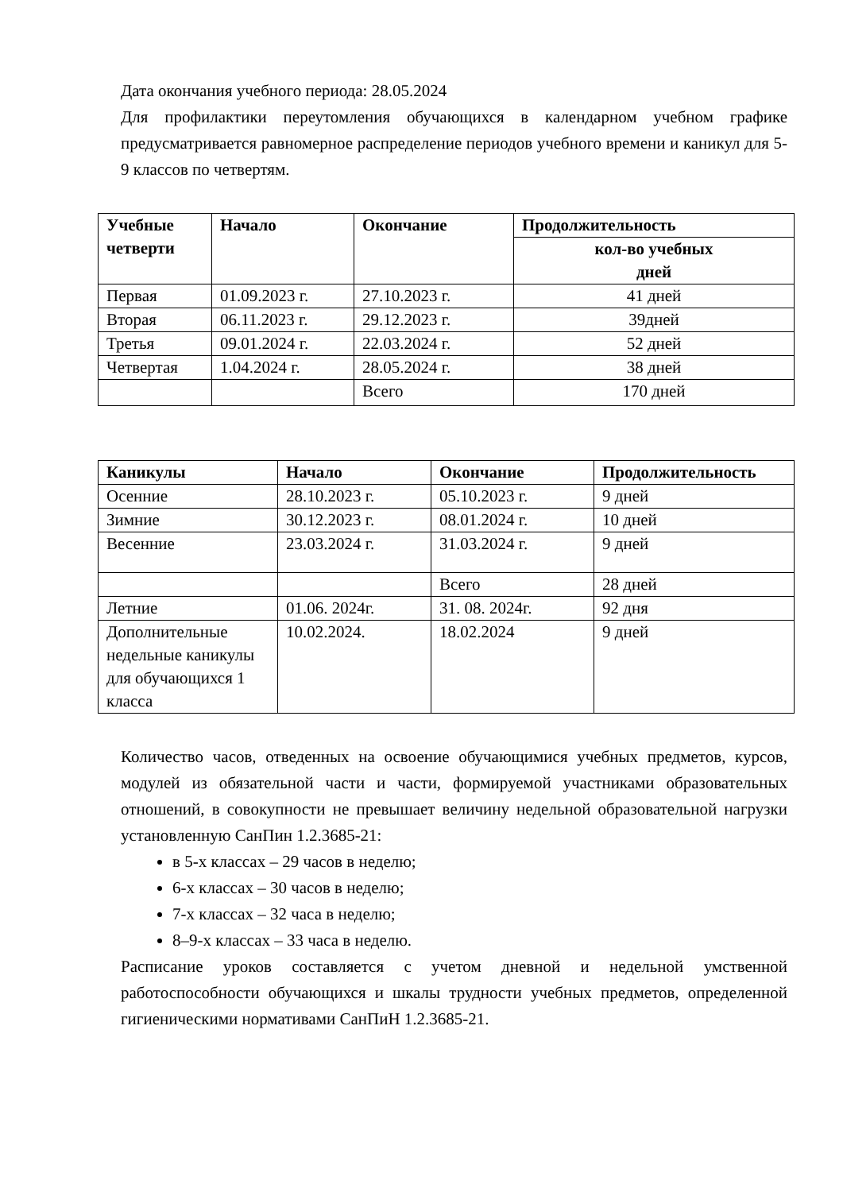Дата окончания учебного периода: 28.05.2024
Для профилактики переутомления обучающихся в календарном учебном графике предусматривается равномерное распределение периодов учебного времени и каникул для 5-9 классов по четвертям.
| Учебные четверти | Начало | Окончание | Продолжительность |
| --- | --- | --- | --- |
| | | | кол-во учебных дней |
| Первая | 01.09.2023 г. | 27.10.2023 г. | 41 дней |
| Вторая | 06.11.2023 г. | 29.12.2023 г. | 39дней |
| Третья | 09.01.2024 г. | 22.03.2024 г. | 52 дней |
| Четвертая | 1.04.2024 г. | 28.05.2024 г. | 38 дней |
| | | Всего | 170 дней |
| Каникулы | Начало | Окончание | Продолжительность |
| --- | --- | --- | --- |
| Осенние | 28.10.2023 г. | 05.10.2023 г. | 9 дней |
| Зимние | 30.12.2023 г. | 08.01.2024 г. | 10 дней |
| Весенние | 23.03.2024 г. | 31.03.2024 г. | 9 дней |
| | | Всего | 28 дней |
| Летние | 01.06. 2024г. | 31. 08. 2024г. | 92 дня |
| Дополнительные недельные каникулы для обучающихся 1 класса | 10.02.2024. | 18.02.2024 | 9 дней |
Количество часов, отведенных на освоение обучающимися учебных предметов, курсов, модулей из обязательной части и части, формируемой участниками образовательных отношений, в совокупности не превышает величину недельной образовательной нагрузки установленную СанПин 1.2.3685-21:
в 5-х классах – 29 часов в неделю;
6-х классах – 30 часов в неделю;
7-х классах – 32 часа в неделю;
8–9-х классах – 33 часа в неделю.
Расписание уроков составляется с учетом дневной и недельной умственной работоспособности обучающихся и шкалы трудности учебных предметов, определенной гигиеническими нормативами СанПиН 1.2.3685-21.